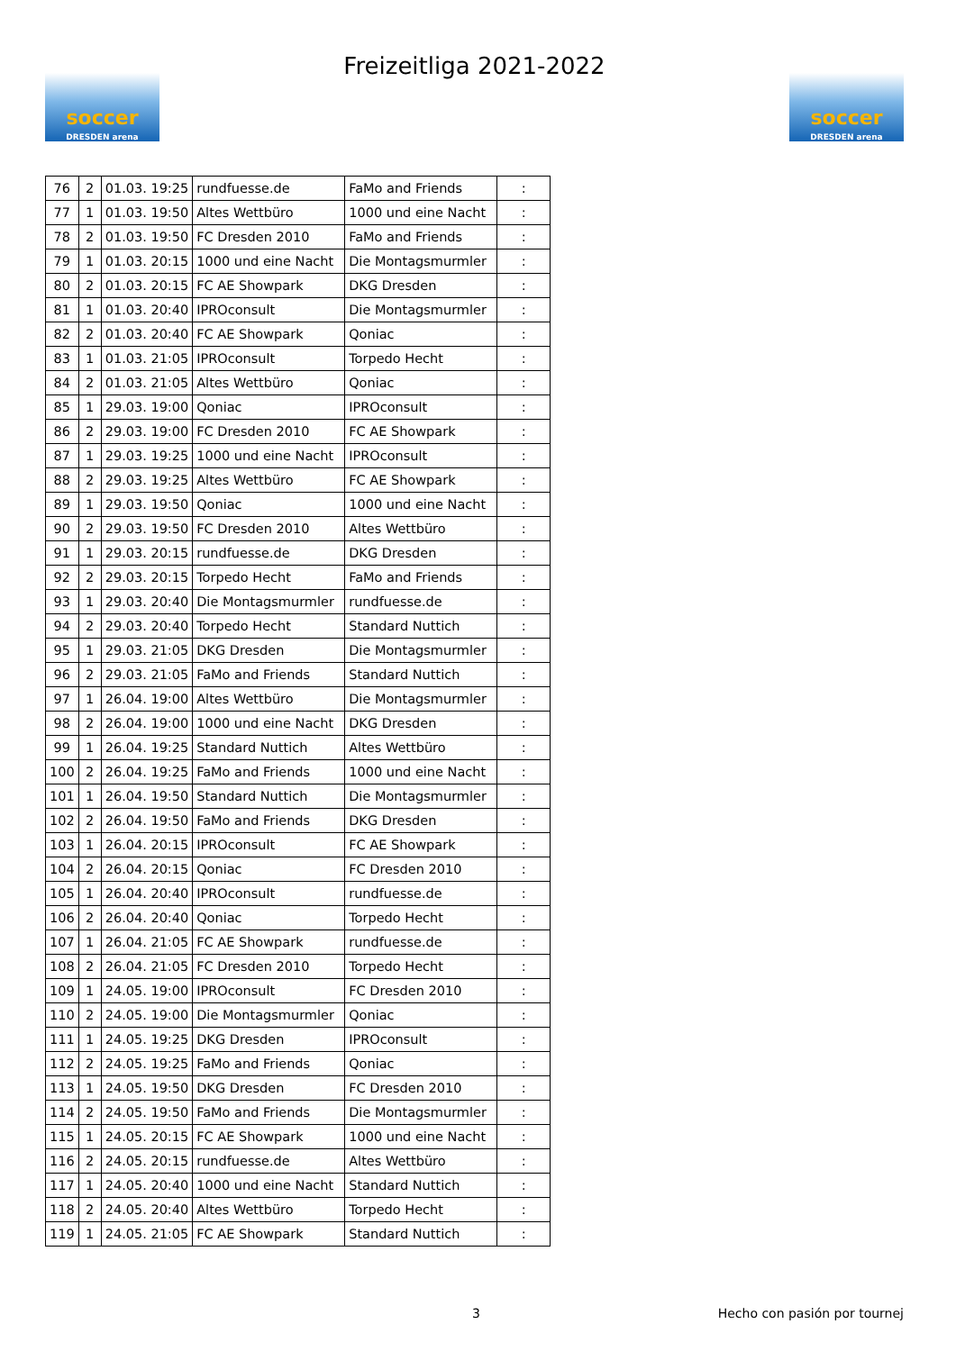soccer
DRESDEN arena
Freizeitliga 2021-2022
soccer
DRESDEN arena
| 76 | 2 | 01.03. 19:25 | rundfuesse.de | FaMo and Friends | : |
| 77 | 1 | 01.03. 19:50 | Altes Wettbüro | 1000 und eine Nacht | : |
| 78 | 2 | 01.03. 19:50 | FC Dresden 2010 | FaMo and Friends | : |
| 79 | 1 | 01.03. 20:15 | 1000 und eine Nacht | Die Montagsmurmler | : |
| 80 | 2 | 01.03. 20:15 | FC AE Showpark | DKG Dresden | : |
| 81 | 1 | 01.03. 20:40 | IPROconsult | Die Montagsmurmler | : |
| 82 | 2 | 01.03. 20:40 | FC AE Showpark | Qoniac | : |
| 83 | 1 | 01.03. 21:05 | IPROconsult | Torpedo Hecht | : |
| 84 | 2 | 01.03. 21:05 | Altes Wettbüro | Qoniac | : |
| 85 | 1 | 29.03. 19:00 | Qoniac | IPROconsult | : |
| 86 | 2 | 29.03. 19:00 | FC Dresden 2010 | FC AE Showpark | : |
| 87 | 1 | 29.03. 19:25 | 1000 und eine Nacht | IPROconsult | : |
| 88 | 2 | 29.03. 19:25 | Altes Wettbüro | FC AE Showpark | : |
| 89 | 1 | 29.03. 19:50 | Qoniac | 1000 und eine Nacht | : |
| 90 | 2 | 29.03. 19:50 | FC Dresden 2010 | Altes Wettbüro | : |
| 91 | 1 | 29.03. 20:15 | rundfuesse.de | DKG Dresden | : |
| 92 | 2 | 29.03. 20:15 | Torpedo Hecht | FaMo and Friends | : |
| 93 | 1 | 29.03. 20:40 | Die Montagsmurmler | rundfuesse.de | : |
| 94 | 2 | 29.03. 20:40 | Torpedo Hecht | Standard Nuttich | : |
| 95 | 1 | 29.03. 21:05 | DKG Dresden | Die Montagsmurmler | : |
| 96 | 2 | 29.03. 21:05 | FaMo and Friends | Standard Nuttich | : |
| 97 | 1 | 26.04. 19:00 | Altes Wettbüro | Die Montagsmurmler | : |
| 98 | 2 | 26.04. 19:00 | 1000 und eine Nacht | DKG Dresden | : |
| 99 | 1 | 26.04. 19:25 | Standard Nuttich | Altes Wettbüro | : |
| 100 | 2 | 26.04. 19:25 | FaMo and Friends | 1000 und eine Nacht | : |
| 101 | 1 | 26.04. 19:50 | Standard Nuttich | Die Montagsmurmler | : |
| 102 | 2 | 26.04. 19:50 | FaMo and Friends | DKG Dresden | : |
| 103 | 1 | 26.04. 20:15 | IPROconsult | FC AE Showpark | : |
| 104 | 2 | 26.04. 20:15 | Qoniac | FC Dresden 2010 | : |
| 105 | 1 | 26.04. 20:40 | IPROconsult | rundfuesse.de | : |
| 106 | 2 | 26.04. 20:40 | Qoniac | Torpedo Hecht | : |
| 107 | 1 | 26.04. 21:05 | FC AE Showpark | rundfuesse.de | : |
| 108 | 2 | 26.04. 21:05 | FC Dresden 2010 | Torpedo Hecht | : |
| 109 | 1 | 24.05. 19:00 | IPROconsult | FC Dresden 2010 | : |
| 110 | 2 | 24.05. 19:00 | Die Montagsmurmler | Qoniac | : |
| 111 | 1 | 24.05. 19:25 | DKG Dresden | IPROconsult | : |
| 112 | 2 | 24.05. 19:25 | FaMo and Friends | Qoniac | : |
| 113 | 1 | 24.05. 19:50 | DKG Dresden | FC Dresden 2010 | : |
| 114 | 2 | 24.05. 19:50 | FaMo and Friends | Die Montagsmurmler | : |
| 115 | 1 | 24.05. 20:15 | FC AE Showpark | 1000 und eine Nacht | : |
| 116 | 2 | 24.05. 20:15 | rundfuesse.de | Altes Wettbüro | : |
| 117 | 1 | 24.05. 20:40 | 1000 und eine Nacht | Standard Nuttich | : |
| 118 | 2 | 24.05. 20:40 | Altes Wettbüro | Torpedo Hecht | : |
| 119 | 1 | 24.05. 21:05 | FC AE Showpark | Standard Nuttich | : |
3 Hecho con pasión por tournej